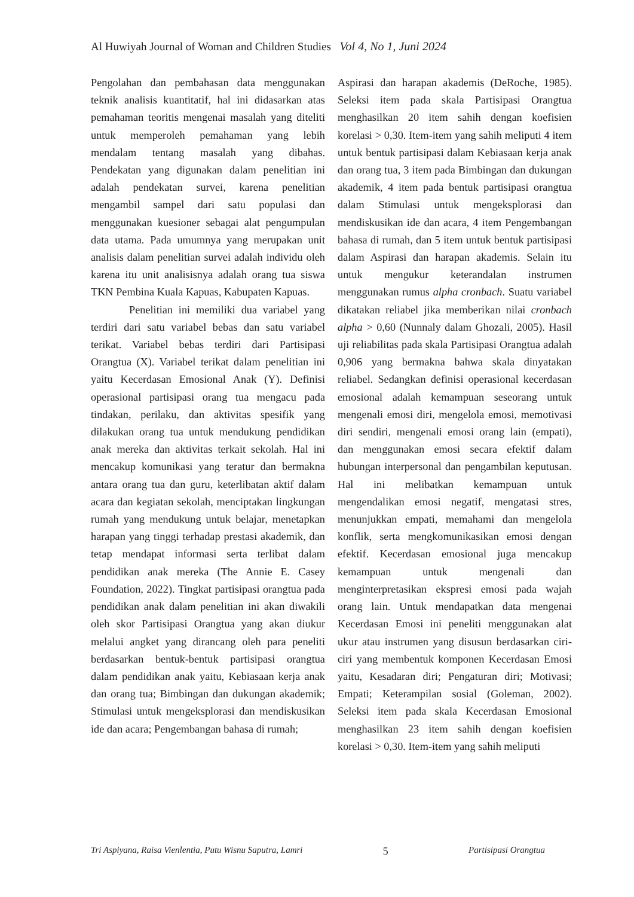Al Huwiyah Journal of Woman and Children Studies Vol 4, No 1, Juni 2024
Pengolahan dan pembahasan data menggunakan teknik analisis kuantitatif, hal ini didasarkan atas pemahaman teoritis mengenai masalah yang diteliti untuk memperoleh pemahaman yang lebih mendalam tentang masalah yang dibahas. Pendekatan yang digunakan dalam penelitian ini adalah pendekatan survei, karena penelitian mengambil sampel dari satu populasi dan menggunakan kuesioner sebagai alat pengumpulan data utama. Pada umumnya yang merupakan unit analisis dalam penelitian survei adalah individu oleh karena itu unit analisisnya adalah orang tua siswa TKN Pembina Kuala Kapuas, Kabupaten Kapuas.
Penelitian ini memiliki dua variabel yang terdiri dari satu variabel bebas dan satu variabel terikat. Variabel bebas terdiri dari Partisipasi Orangtua (X). Variabel terikat dalam penelitian ini yaitu Kecerdasan Emosional Anak (Y). Definisi operasional partisipasi orang tua mengacu pada tindakan, perilaku, dan aktivitas spesifik yang dilakukan orang tua untuk mendukung pendidikan anak mereka dan aktivitas terkait sekolah. Hal ini mencakup komunikasi yang teratur dan bermakna antara orang tua dan guru, keterlibatan aktif dalam acara dan kegiatan sekolah, menciptakan lingkungan rumah yang mendukung untuk belajar, menetapkan harapan yang tinggi terhadap prestasi akademik, dan tetap mendapat informasi serta terlibat dalam pendidikan anak mereka (The Annie E. Casey Foundation, 2022). Tingkat partisipasi orangtua pada pendidikan anak dalam penelitian ini akan diwakili oleh skor Partisipasi Orangtua yang akan diukur melalui angket yang dirancang oleh para peneliti berdasarkan bentuk-bentuk partisipasi orangtua dalam pendidikan anak yaitu, Kebiasaan kerja anak dan orang tua; Bimbingan dan dukungan akademik; Stimulasi untuk mengeksplorasi dan mendiskusikan ide dan acara; Pengembangan bahasa di rumah;
Aspirasi dan harapan akademis (DeRoche, 1985). Seleksi item pada skala Partisipasi Orangtua menghasilkan 20 item sahih dengan koefisien korelasi > 0,30. Item-item yang sahih meliputi 4 item untuk bentuk partisipasi dalam Kebiasaan kerja anak dan orang tua, 3 item pada Bimbingan dan dukungan akademik, 4 item pada bentuk partisipasi orangtua dalam Stimulasi untuk mengeksplorasi dan mendiskusikan ide dan acara, 4 item Pengembangan bahasa di rumah, dan 5 item untuk bentuk partisipasi dalam Aspirasi dan harapan akademis. Selain itu untuk mengukur keterandalan instrumen menggunakan rumus alpha cronbach. Suatu variabel dikatakan reliabel jika memberikan nilai cronbach alpha > 0,60 (Nunnaly dalam Ghozali, 2005). Hasil uji reliabilitas pada skala Partisipasi Orangtua adalah 0,906 yang bermakna bahwa skala dinyatakan reliabel. Sedangkan definisi operasional kecerdasan emosional adalah kemampuan seseorang untuk mengenali emosi diri, mengelola emosi, memotivasi diri sendiri, mengenali emosi orang lain (empati), dan menggunakan emosi secara efektif dalam hubungan interpersonal dan pengambilan keputusan. Hal ini melibatkan kemampuan untuk mengendalikan emosi negatif, mengatasi stres, menunjukkan empati, memahami dan mengelola konflik, serta mengkomunikasikan emosi dengan efektif. Kecerdasan emosional juga mencakup kemampuan untuk mengenali dan menginterpretasikan ekspresi emosi pada wajah orang lain. Untuk mendapatkan data mengenai Kecerdasan Emosi ini peneliti menggunakan alat ukur atau instrumen yang disusun berdasarkan ciri-ciri yang membentuk komponen Kecerdasan Emosi yaitu, Kesadaran diri; Pengaturan diri; Motivasi; Empati; Keterampilan sosial (Goleman, 2002). Seleksi item pada skala Kecerdasan Emosional menghasilkan 23 item sahih dengan koefisien korelasi > 0,30. Item-item yang sahih meliputi
Tri Aspiyana, Raisa Vienlentia, Putu Wisnu Saputra, Lamri 5 Partisipasi Orangtua